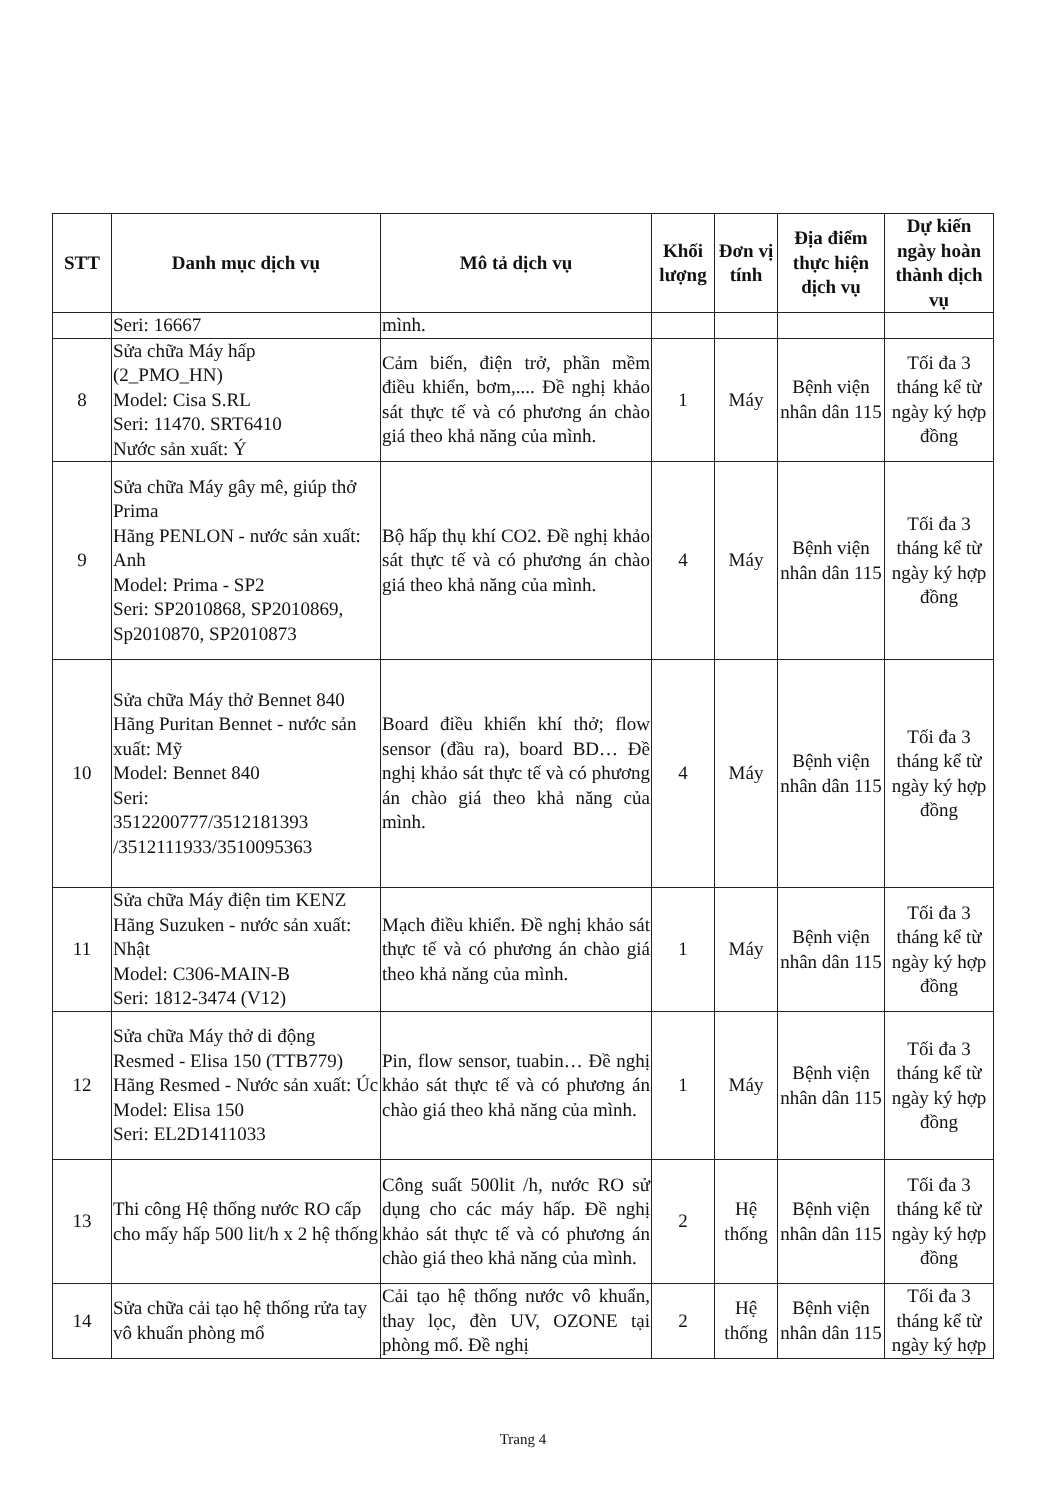| STT | Danh mục dịch vụ | Mô tả dịch vụ | Khối lượng | Đơn vị tính | Địa điểm thực hiện dịch vụ | Dự kiến ngày hoàn thành dịch vụ |
| --- | --- | --- | --- | --- | --- | --- |
| | Seri: 16667 | mình. | | | | |
| 8 | Sửa chữa Máy hấp (2_PMO_HN) Model: Cisa S.RL Seri: 11470. SRT6410 Nước sản xuất: Ý | Cảm biến, điện trở, phần mềm điều khiển, bơm,.... Đề nghị khảo sát thực tế và có phương án chào giá theo khả năng của mình. | 1 | Máy | Bệnh viện nhân dân 115 | Tối đa 3 tháng kể từ ngày ký hợp đồng |
| 9 | Sửa chữa Máy gây mê, giúp thở Prima Hãng PENLON - nước sản xuất: Anh Model: Prima - SP2 Seri: SP2010868, SP2010869, Sp2010870, SP2010873 | Bộ hấp thụ khí CO2. Đề nghị khảo sát thực tế và có phương án chào giá theo khả năng của mình. | 4 | Máy | Bệnh viện nhân dân 115 | Tối đa 3 tháng kể từ ngày ký hợp đồng |
| 10 | Sửa chữa Máy thở Bennet 840 Hãng Puritan Bennet - nước sản xuất: Mỹ Model: Bennet 840 Seri: 3512200777/3512181393 /3512111933/3510095363 | Board điều khiển khí thở; flow sensor (đầu ra), board BD… Đề nghị khảo sát thực tế và có phương án chào giá theo khả năng của mình. | 4 | Máy | Bệnh viện nhân dân 115 | Tối đa 3 tháng kể từ ngày ký hợp đồng |
| 11 | Sửa chữa Máy điện tim KENZ Hãng Suzuken - nước sản xuất: Nhật Model: C306-MAIN-B Seri: 1812-3474 (V12) | Mạch điều khiển. Đề nghị khảo sát thực tế và có phương án chào giá theo khả năng của mình. | 1 | Máy | Bệnh viện nhân dân 115 | Tối đa 3 tháng kể từ ngày ký hợp đồng |
| 12 | Sửa chữa Máy thở di động Resmed - Elisa 150 (TTB779) Hãng Resmed - Nước sản xuất: Úc Model: Elisa 150 Seri: EL2D1411033 | Pin, flow sensor, tuabin… Đề nghị khảo sát thực tế và có phương án chào giá theo khả năng của mình. | 1 | Máy | Bệnh viện nhân dân 115 | Tối đa 3 tháng kể từ ngày ký hợp đồng |
| 13 | Thi công Hệ thống nước RO cấp cho mấy hấp 500 lit/h x 2 hệ thống | Công suất 500lit /h, nước RO sử dụng cho các máy hấp. Đề nghị khảo sát thực tế và có phương án chào giá theo khả năng của mình. | 2 | Hệ thống | Bệnh viện nhân dân 115 | Tối đa 3 tháng kể từ ngày ký hợp đồng |
| 14 | Sửa chữa cải tạo hệ thống rửa tay vô khuẩn phòng mổ | Cải tạo hệ thống nước vô khuẩn, thay lọc, đèn UV, OZONE tại phòng mổ. Đề nghị | 2 | Hệ thống | Bệnh viện nhân dân 115 | Tối đa 3 tháng kể từ ngày ký hợp |
Trang 4